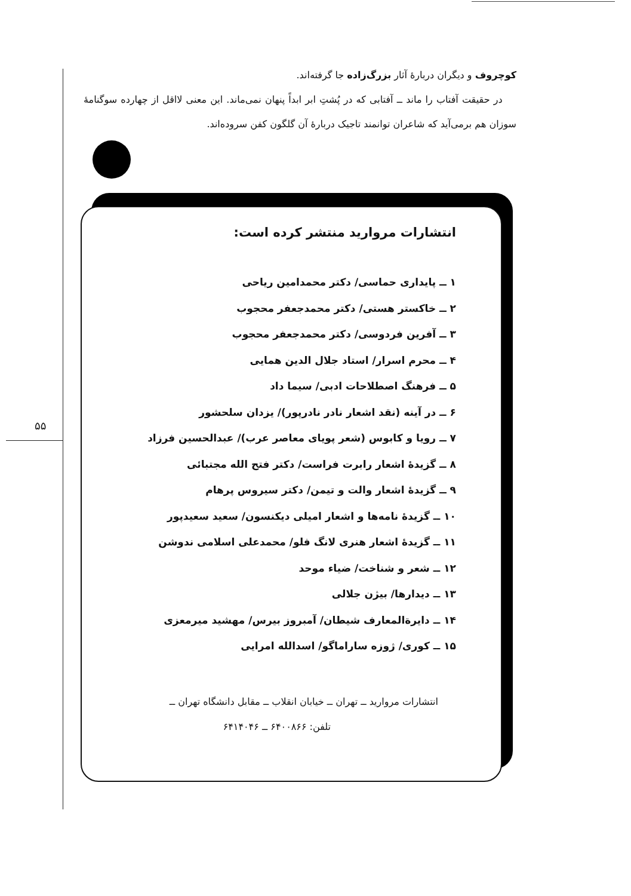کوچروف و دیگران دربارهٔ آثار بزرگ‌زاده جا گرفته‌اند.
در حقیقت آفتاب را ماند ــ آفتابی که در پُشتِ ابر ابداً پنهان نمی‌ماند. این معنی لااقل از چهارده سوگنامهٔ سوزان هم برمی‌آید که شاعران توانمند تاجیک دربارهٔ آن گلگون کفن سروده‌اند.
انتشارات مروارید منتشر کرده است:
۱ ــ پایداری حماسی/ دکتر محمدامین ریاحی
۲ ــ خاکستر هستی/ دکتر محمدجعفر محجوب
۳ ــ آفرین فردوسی/ دکتر محمدجعفر محجوب
۴ ــ محرم اسرار/ استاد جلال الدین همایی
۵ ــ فرهنگ اصطلاحات ادبی/ سیما داد
۶ ــ در آینه (نقد اشعار نادر نادرپور)/ یزدان سلحشور
۷ ــ رویا و کابوس (شعر پویای معاصر عرب)/ عبدالحسین فرزاد
۸ ــ گزیدهٔ اشعار رابرت فراست/ دکتر فتح الله مجتبائی
۹ ــ گزیدهٔ اشعار والت و تیمن/ دکتر سیروس پرهام
۱۰ ــ گزیدهٔ نامه‌ها و اشعار امیلی دیکنسون/ سعید سعیدپور
۱۱ ــ گزیدهٔ اشعار هنری لانگ فلو/ محمدعلی اسلامی ندوشن
۱۲ ــ شعر و شناخت/ ضیاء موحد
۱۳ ــ دیدارها/ بیژن جلالی
۱۴ ــ دایرةالمعارف شیطان/ آمبروز بیرس/ مهشید میرمعزی
۱۵ ــ کوری/ ژوزه ساراماگو/ اسدالله امرایی
انتشارات مروارید ــ تهران ــ خیابان انقلاب ــ مقابل دانشگاه تهران ــ
تلفن: ۶۴۰۰۸۶۶ ــ ۶۴۱۴۰۴۶
۵۵